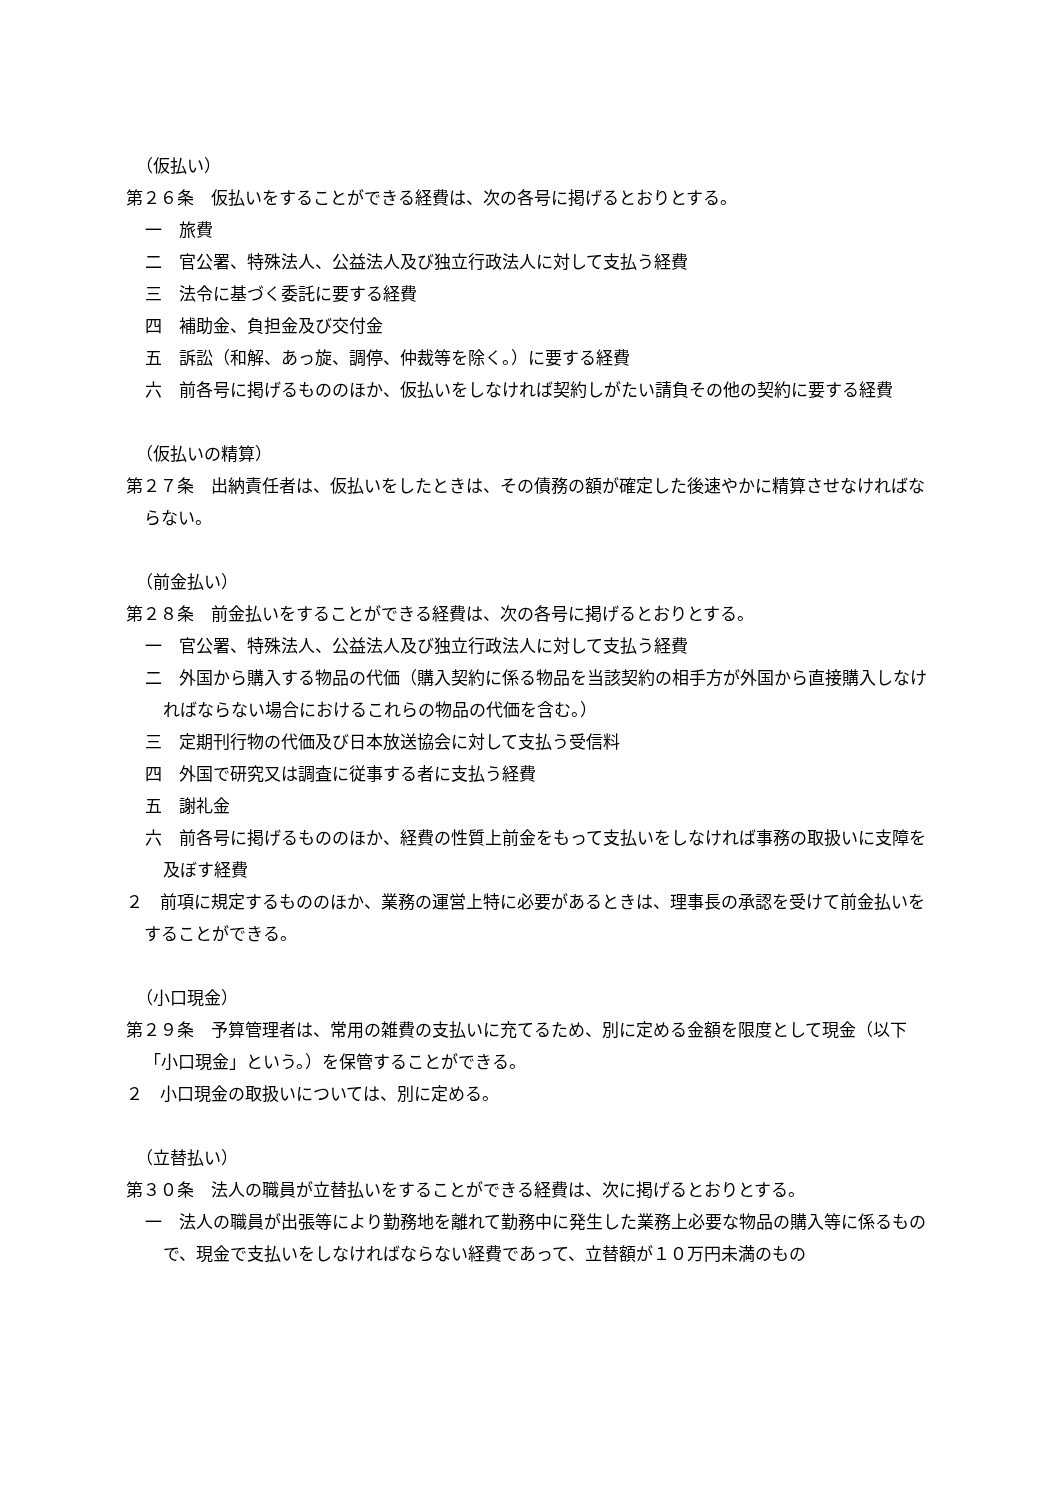（仮払い）
第２６条　仮払いをすることができる経費は、次の各号に掲げるとおりとする。
一　旅費
二　官公署、特殊法人、公益法人及び独立行政法人に対して支払う経費
三　法令に基づく委託に要する経費
四　補助金、負担金及び交付金
五　訴訟（和解、あっ旋、調停、仲裁等を除く。）に要する経費
六　前各号に掲げるもののほか、仮払いをしなければ契約しがたい請負その他の契約に要する経費
（仮払いの精算）
第２７条　出納責任者は、仮払いをしたときは、その債務の額が確定した後速やかに精算させなければならない。
（前金払い）
第２８条　前金払いをすることができる経費は、次の各号に掲げるとおりとする。
一　官公署、特殊法人、公益法人及び独立行政法人に対して支払う経費
二　外国から購入する物品の代価（購入契約に係る物品を当該契約の相手方が外国から直接購入しなければならない場合におけるこれらの物品の代価を含む。）
三　定期刊行物の代価及び日本放送協会に対して支払う受信料
四　外国で研究又は調査に従事する者に支払う経費
五　謝礼金
六　前各号に掲げるもののほか、経費の性質上前金をもって支払いをしなければ事務の取扱いに支障を及ぼす経費
２　前項に規定するもののほか、業務の運営上特に必要があるときは、理事長の承認を受けて前金払いをすることができる。
（小口現金）
第２９条　予算管理者は、常用の雑費の支払いに充てるため、別に定める金額を限度として現金（以下「小口現金」という。）を保管することができる。
２　小口現金の取扱いについては、別に定める。
（立替払い）
第３０条　法人の職員が立替払いをすることができる経費は、次に掲げるとおりとする。
一　法人の職員が出張等により勤務地を離れて勤務中に発生した業務上必要な物品の購入等に係るもので、現金で支払いをしなければならない経費であって、立替額が１０万円未満のもの